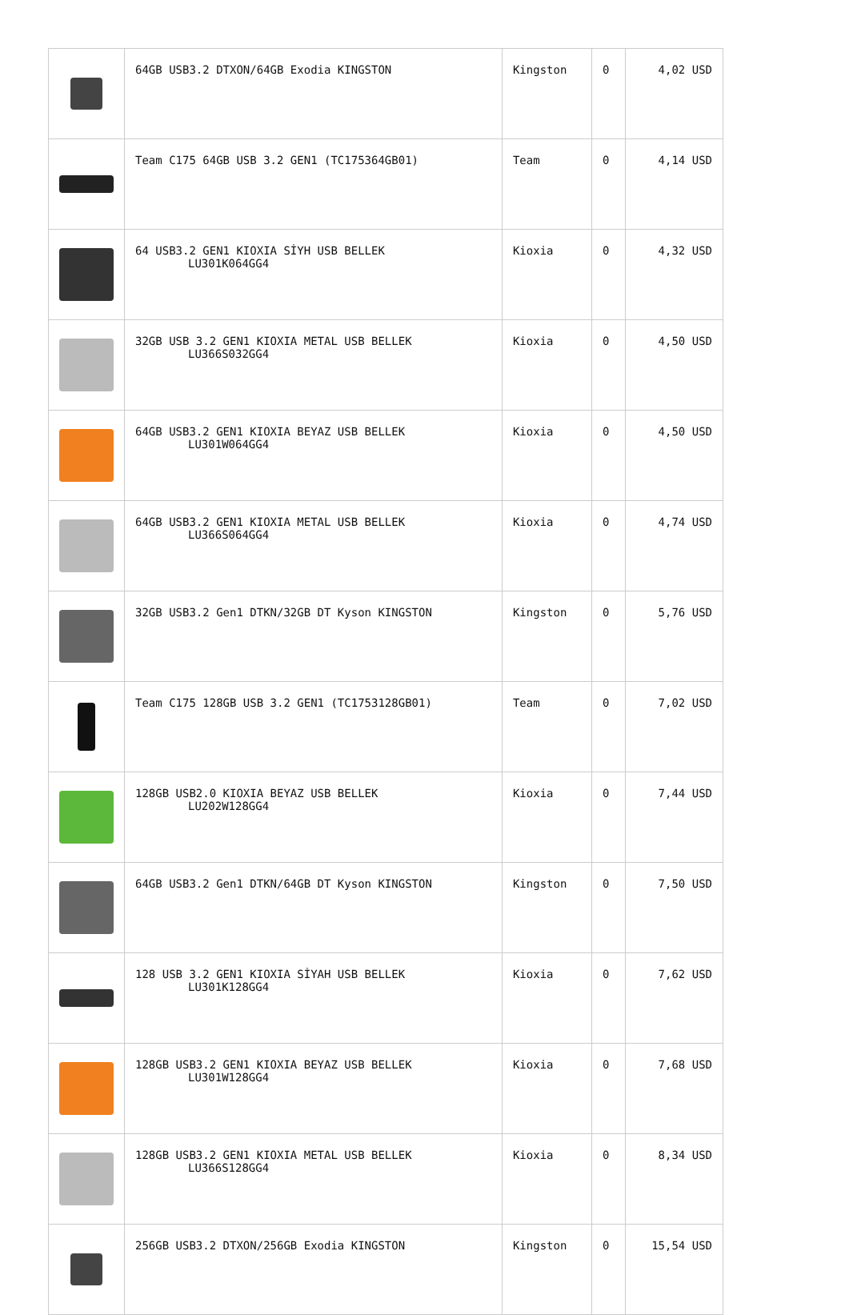| | 64GB USB3.2 DTXON/64GB Exodia KINGSTON | Kingston | 0 | 4,02 USD |
| | Team C175 64GB USB 3.2 GEN1 (TC175364GB01) | Team | 0 | 4,14 USD |
| | 64 USB3.2 GEN1 KIOXIA SİYH USB BELLEK LU301K064GG4 | Kioxia | 0 | 4,32 USD |
| | 32GB USB 3.2 GEN1 KIOXIA METAL USB BELLEK LU366S032GG4 | Kioxia | 0 | 4,50 USD |
| | 64GB USB3.2 GEN1 KIOXIA BEYAZ USB BELLEK LU301W064GG4 | Kioxia | 0 | 4,50 USD |
| | 64GB USB3.2 GEN1 KIOXIA METAL USB BELLEK LU366S064GG4 | Kioxia | 0 | 4,74 USD |
| | 32GB USB3.2 Gen1 DTKN/32GB DT Kyson KINGSTON | Kingston | 0 | 5,76 USD |
| | Team C175 128GB USB 3.2 GEN1 (TC1753128GB01) | Team | 0 | 7,02 USD |
| | 128GB USB2.0 KIOXIA BEYAZ USB BELLEK LU202W128GG4 | Kioxia | 0 | 7,44 USD |
| | 64GB USB3.2 Gen1 DTKN/64GB DT Kyson KINGSTON | Kingston | 0 | 7,50 USD |
| | 128 USB 3.2 GEN1 KIOXIA SİYAH USB BELLEK LU301K128GG4 | Kioxia | 0 | 7,62 USD |
| | 128GB USB3.2 GEN1 KIOXIA BEYAZ USB BELLEK LU301W128GG4 | Kioxia | 0 | 7,68 USD |
| | 128GB USB3.2 GEN1 KIOXIA METAL USB BELLEK LU366S128GG4 | Kioxia | 0 | 8,34 USD |
| | 256GB USB3.2 DTXON/256GB Exodia KINGSTON | Kingston | 0 | 15,54 USD |